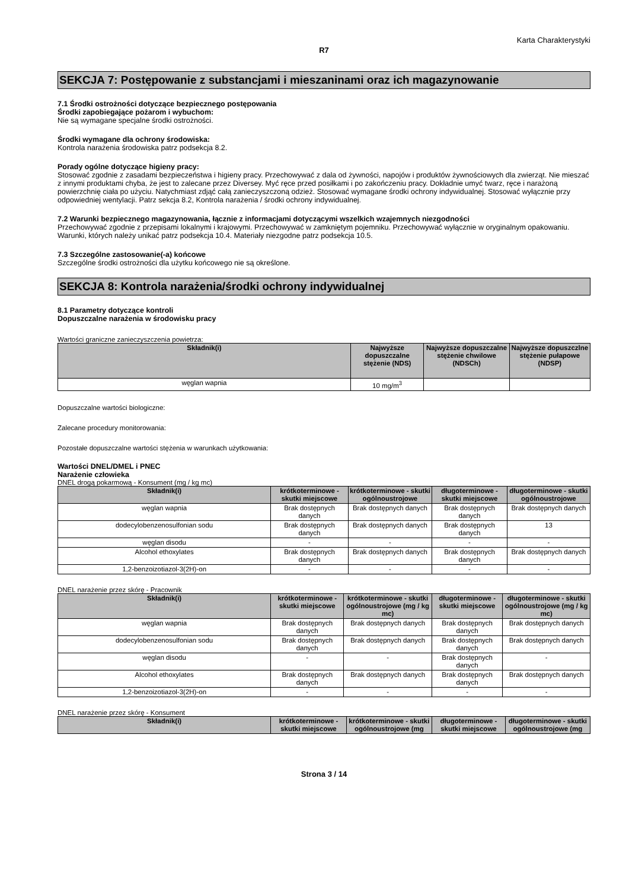Karta Charakterystyki
R7
SEKCJA 7: Postępowanie z substancjami i mieszaninami oraz ich magazynowanie
7.1 Środki ostrożności dotyczące bezpiecznego postępowania
Środki zapobiegające pożarom i wybuchom:
Nie są wymagane specjalne środki ostrożności.
Środki wymagane dla ochrony środowiska:
Kontrola narażenia środowiska patrz podsekcja 8.2.
Porady ogólne dotyczące higieny pracy:
Stosować zgodnie z zasadami bezpieczeństwa i higieny pracy. Przechowywać z dala od żywności, napojów i produktów żywnościowych dla zwierząt. Nie mieszać z innymi produktami chyba, że jest to zalecane przez Diversey. Myć ręce przed posiłkami i po zakończeniu pracy. Dokładnie umyć twarz, ręce i narażoną powierzchnię ciała po użyciu. Natychmiast zdjąć całą zanieczyszczoną odzież. Stosować wymagane środki ochrony indywidualnej. Stosować wyłącznie przy odpowiedniej wentylacji. Patrz sekcja 8.2, Kontrola narażenia / środki ochrony indywidualnej.
7.2 Warunki bezpiecznego magazynowania, łącznie z informacjami dotyczącymi wszelkich wzajemnych niezgodności
Przechowywać zgodnie z przepisami lokalnymi i krajowymi. Przechowywać w zamkniętym pojemniku. Przechowywać wyłącznie w oryginalnym opakowaniu.
Warunki, których należy unikać patrz podsekcja 10.4. Materiały niezgodne patrz podsekcja 10.5.
7.3 Szczególne zastosowanie(-a) końcowe
Szczególne środki ostrożności dla użytku końcowego nie są określone.
SEKCJA 8: Kontrola narażenia/środki ochrony indywidualnej
8.1 Parametry dotyczące kontroli
Dopuszczalne narażenia w środowisku pracy
Wartości graniczne zanieczyszczenia powietrza:
| Składnik(i) | Najwyższe dopuszczalne stężenie (NDS) | Najwyższe dopuszczalne stężenie chwilowe (NDSCh) | Najwyższe dopuszczlne stężenie pułapowe (NDSP) |
| --- | --- | --- | --- |
| węglan wapnia | 10 mg/m<sup>3</sup> | | |
Dopuszczalne wartości biologiczne:
Zalecane procedury monitorowania:
Pozostałe dopuszczalne wartości stężenia w warunkach użytkowania:
Wartości DNEL/DMEL i PNEC
Narażenie człowieka
DNEL drogą pokarmową - Konsument (mg / kg mc)
| Składnik(i) | krótkoterminowe - skutki miejscowe | krótkoterminowe - skutki ogólnoustrojowe | długoterminowe - skutki miejscowe | długoterminowe - skutki ogólnoustrojowe |
| --- | --- | --- | --- | --- |
| węglan wapnia | Brak dostępnych danych | Brak dostępnych danych | Brak dostępnych danych | Brak dostępnych danych |
| dodecylobenzenosulfonian sodu | Brak dostępnych danych | Brak dostępnych danych | Brak dostępnych danych | 13 |
| węglan disodu | - | - | - | - |
| Alcohol ethoxylates | Brak dostępnych danych | Brak dostępnych danych | Brak dostępnych danych | Brak dostępnych danych |
| 1,2-benzoizotiazol-3(2H)-on | - | - | - | - |
DNEL narażenie przez skórę - Pracownik
| Składnik(i) | krótkoterminowe - skutki miejscowe | krótkoterminowe - skutki ogólnoustrojowe (mg / kg mc) | długoterminowe - skutki miejscowe | długoterminowe - skutki ogólnoustrojowe (mg / kg mc) |
| --- | --- | --- | --- | --- |
| węglan wapnia | Brak dostępnych danych | Brak dostępnych danych | Brak dostępnych danych | Brak dostępnych danych |
| dodecylobenzenosulfonian sodu | Brak dostępnych danych | Brak dostępnych danych | Brak dostępnych danych | Brak dostępnych danych |
| węglan disodu | - | - | Brak dostępnych danych | - |
| Alcohol ethoxylates | Brak dostępnych danych | Brak dostępnych danych | Brak dostępnych danych | Brak dostępnych danych |
| 1,2-benzoizotiazol-3(2H)-on | - | - | - | - |
DNEL narażenie przez skórę - Konsument
| Składnik(i) | krótkoterminowe - skutki miejscowe | krótkoterminowe - skutki ogólnoustrojowe (mg | długoterminowe - skutki miejscowe | długoterminowe - skutki ogólnoustrojowe (mg |
| --- | --- | --- | --- | --- |
Strona 3 / 14